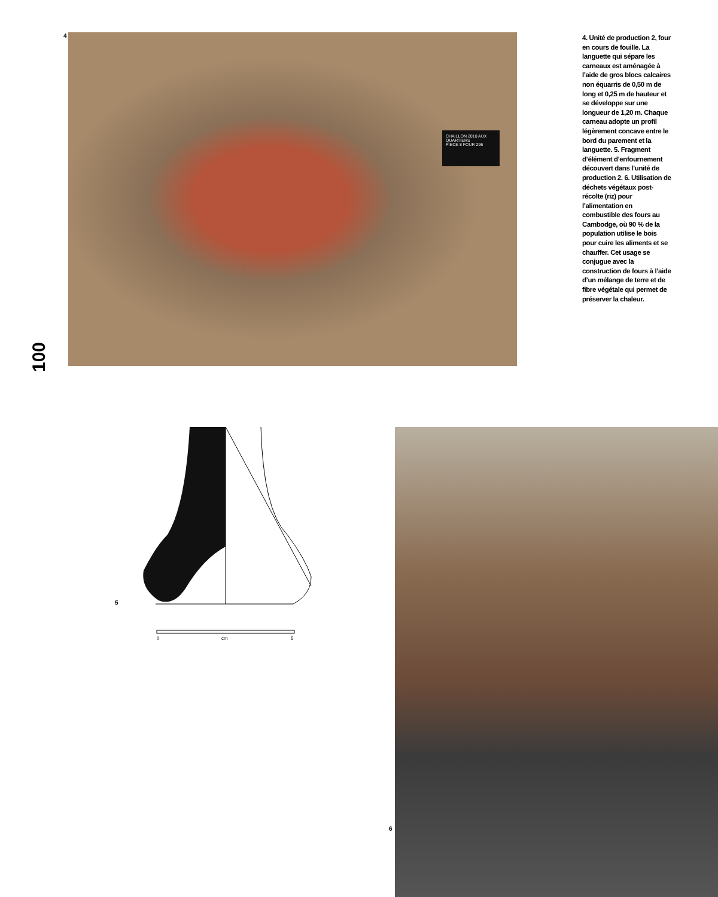100
4
CHAILLON 2010 AUX QUARTIERS
PIECE 8 FOUR 296
4. Unité de production 2, four en cours de fouille. La languette qui sépare les carneaux est aménagée à l’aide de gros blocs calcaires non équarris de 0,50 m de long et 0,25 m de hauteur et se développe sur une longueur de 1,20 m. Chaque carneau adopte un profil légèrement concave entre le bord du parement et la languette. 5. Fragment d’élément d’enfournement découvert dans l’unité de production 2. 6. Utilisation de déchets végétaux post-récolte (riz) pour l’alimentation en combustible des fours au Cambodge, où 90 % de la population utilise le bois pour cuire les aliments et se chauffer. Cet usage se conjugue avec la construction de fours à l’aide d’un mélange de terre et de fibre végétale qui permet de préserver la chaleur.
5
0
cm
5
6